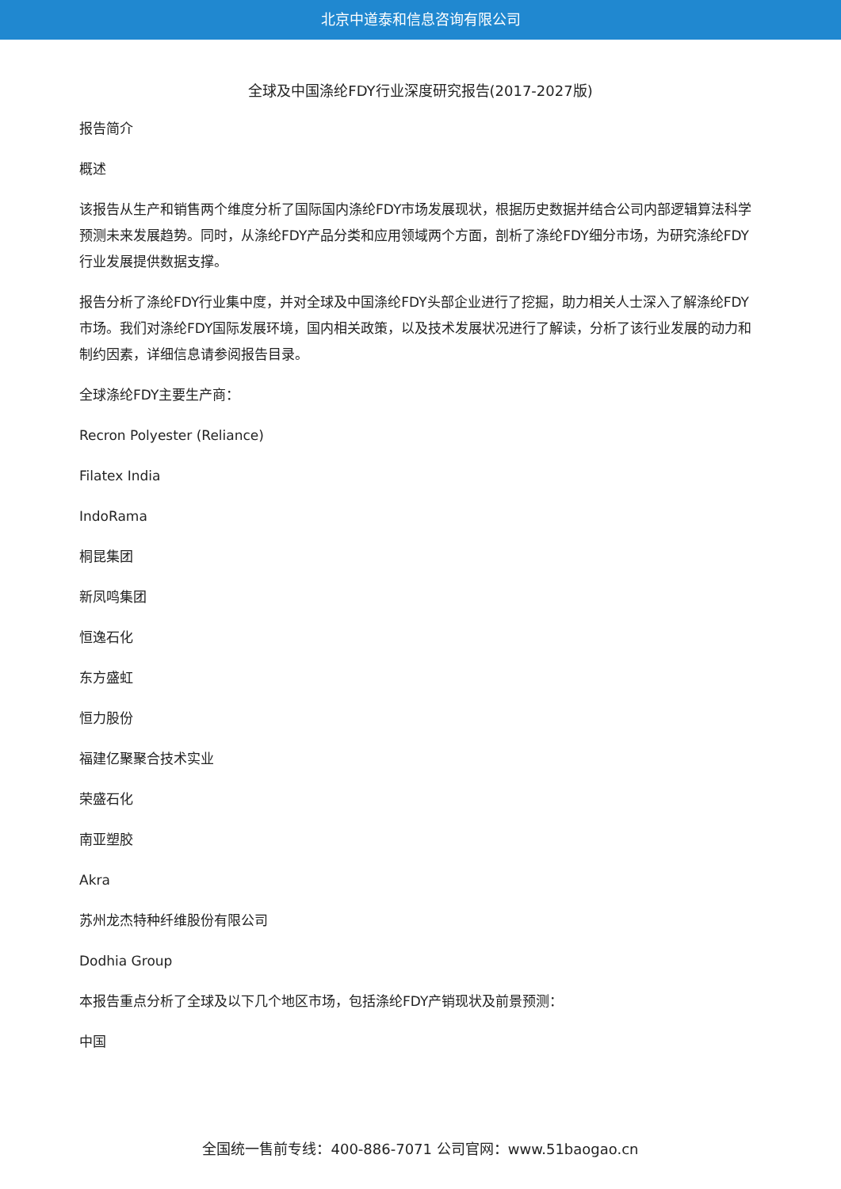北京中道泰和信息咨询有限公司
全球及中国涤纶FDY行业深度研究报告(2017-2027版)
报告简介
概述
该报告从生产和销售两个维度分析了国际国内涤纶FDY市场发展现状，根据历史数据并结合公司内部逻辑算法科学预测未来发展趋势。同时，从涤纶FDY产品分类和应用领域两个方面，剖析了涤纶FDY细分市场，为研究涤纶FDY行业发展提供数据支撑。
报告分析了涤纶FDY行业集中度，并对全球及中国涤纶FDY头部企业进行了挖掘，助力相关人士深入了解涤纶FDY市场。我们对涤纶FDY国际发展环境，国内相关政策，以及技术发展状况进行了解读，分析了该行业发展的动力和制约因素，详细信息请参阅报告目录。
全球涤纶FDY主要生产商：
Recron Polyester (Reliance)
Filatex India
IndoRama
桐昆集团
新凤鸣集团
恒逸石化
东方盛虹
恒力股份
福建亿聚聚合技术实业
荣盛石化
南亚塑胶
Akra
苏州龙杰特种纤维股份有限公司
Dodhia Group
本报告重点分析了全球及以下几个地区市场，包括涤纶FDY产销现状及前景预测：
中国
全国统一售前专线：400-886-7071 公司官网：www.51baogao.cn